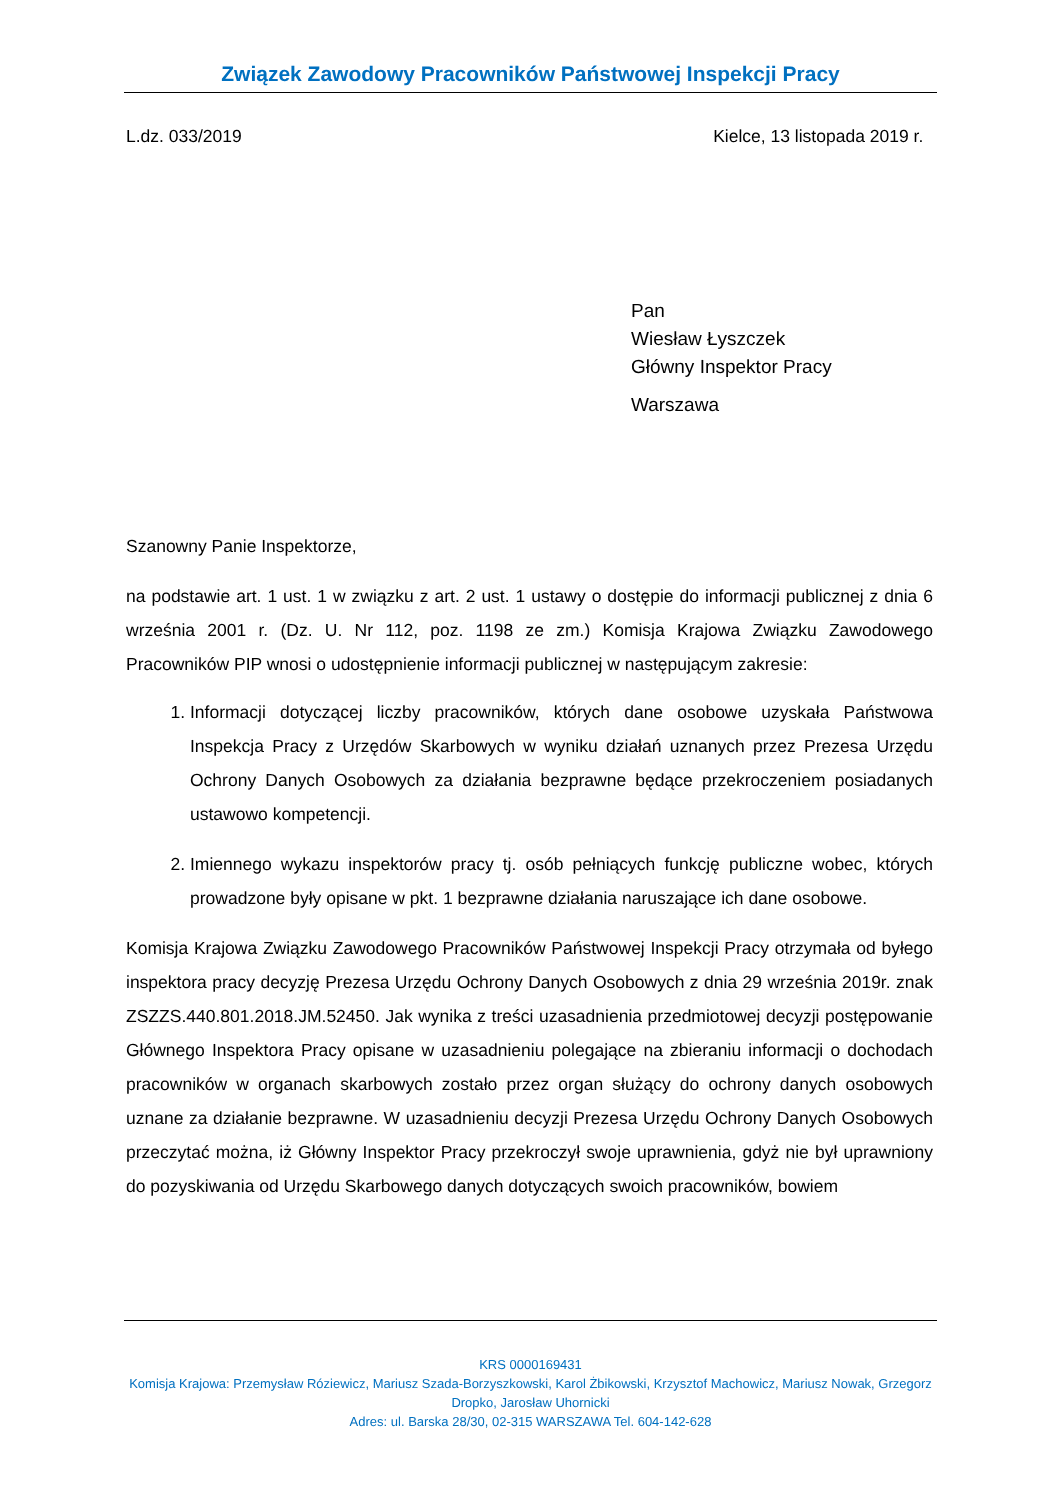Związek Zawodowy Pracowników Państwowej Inspekcji Pracy
L.dz. 033/2019 Kielce, 13 listopada 2019 r.
Pan
Wiesław Łyszczek
Główny Inspektor Pracy
Warszawa
Szanowny Panie Inspektorze,
na podstawie art. 1 ust. 1 w związku z art. 2 ust. 1 ustawy o dostępie do informacji publicznej z dnia 6 września 2001 r. (Dz. U. Nr 112, poz. 1198 ze zm.) Komisja Krajowa Związku Zawodowego Pracowników PIP wnosi o udostępnienie informacji publicznej w następującym zakresie:
1. Informacji dotyczącej liczby pracowników, których dane osobowe uzyskała Państwowa Inspekcja Pracy z Urzędów Skarbowych w wyniku działań uznanych przez Prezesa Urzędu Ochrony Danych Osobowych za działania bezprawne będące przekroczeniem posiadanych ustawowo kompetencji.
2. Imiennego wykazu inspektorów pracy tj. osób pełniących funkcję publiczne wobec, których prowadzone były opisane w pkt. 1 bezprawne działania naruszające ich dane osobowe.
Komisja Krajowa Związku Zawodowego Pracowników Państwowej Inspekcji Pracy otrzymała od byłego inspektora pracy decyzję Prezesa Urzędu Ochrony Danych Osobowych z dnia 29 września 2019r. znak ZSZZS.440.801.2018.JM.52450. Jak wynika z treści uzasadnienia przedmiotowej decyzji postępowanie Głównego Inspektora Pracy opisane w uzasadnieniu polegające na zbieraniu informacji o dochodach pracowników w organach skarbowych zostało przez organ służący do ochrony danych osobowych uznane za działanie bezprawne. W uzasadnieniu decyzji Prezesa Urzędu Ochrony Danych Osobowych przeczytać można, iż Główny Inspektor Pracy przekroczył swoje uprawnienia, gdyż nie był uprawniony do pozyskiwania od Urzędu Skarbowego danych dotyczących swoich pracowników, bowiem
KRS 0000169431
Komisja Krajowa: Przemysław Róziewicz, Mariusz Szada-Borzyszkowski, Karol Żbikowski, Krzysztof Machowicz, Mariusz Nowak, Grzegorz Dropko, Jarosław Uhornicki
Adres: ul. Barska 28/30, 02-315 WARSZAWA Tel. 604-142-628